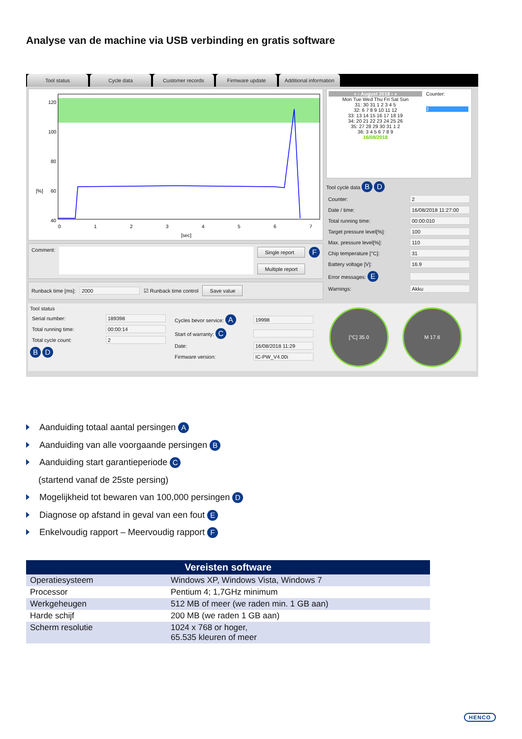Analyse van de machine via USB verbinding en gratis software
Tool status Cycle data Customer records Firmware update Additional information
120
100
80
60
40
20
[%]
0
1
2
3
4
5
6
7
[sec]
Comment:
Single report
Multiple report
F
Runback time [ms]: 2000 ☑ Runback time control Save value
« ‹ August 2018 › »
Mon Tue Wed Thu Fri Sat Sun
31: 30 31 1 2 3 4 5
32: 6 7 8 9 10 11 12
33: 13 14 15 16 17 18 19
34: 20 21 22 23 24 25 26
35: 27 28 29 30 31 1 2
36: 3 4 5 6 7 8 9
16/08/2018
Counter:
2
Tool cycle data B D
Counter: 2
Date / time: 16/08/2018 11:27:00
Total running time: 00:00:010
Target pressure level[%]: 100
Max. pressure level[%]: 110
Chip temperature [°C]: 31
Battery voltage [V]: 16.9
Error messages: E
Warnings: Akku
Tool status
Serial number: 189398
Total running time: 00:00:14
Total cycle count: 2
B D
Cycles bevor service: A 19998
Start of warranty: C
Date: 16/08/2018 11:29
Firmware version: IC-PW_V4.00i
[°C] 35.0 M 17.6
Aanduiding totaal aantal persingen A
Aanduiding van alle voorgaande persingen B
Aanduiding start garantieperiode C
(startend vanaf de 25ste persing)
Mogelijkheid tot bewaren van 100,000 persingen D
Diagnose op afstand in geval van een fout E
Enkelvoudig rapport – Meervoudig rapport F
| Vereisten software | |
| --- | --- |
| Operatiesysteem | Windows XP, Windows Vista, Windows 7 |
| Processor | Pentium 4; 1,7GHz minimum |
| Werkgeheugen | 512 MB of meer (we raden min. 1 GB aan) |
| Harde schijf | 200 MB (we raden 1 GB aan) |
| Scherm resolutie | 1024 x 768 or hoger, 65.535 kleuren of meer |
HENCO